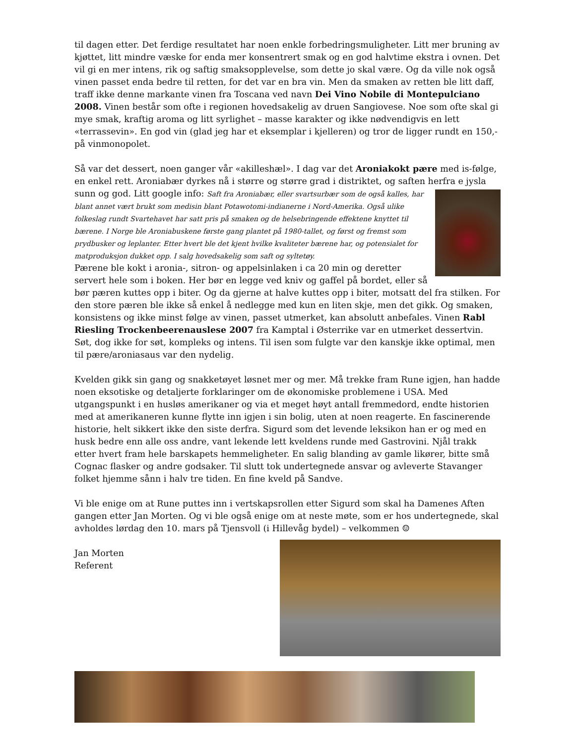til dagen etter. Det ferdige resultatet har noen enkle forbedringsmuligheter. Litt mer bruning av kjøttet, litt mindre væske for enda mer konsentrert smak og en god halvtime ekstra i ovnen. Det vil gi en mer intens, rik og saftig smaksopplevelse, som dette jo skal være. Og da ville nok også vinen passet enda bedre til retten, for det var en bra vin. Men da smaken av retten ble litt daff, traff ikke denne markante vinen fra Toscana ved navn Dei Vino Nobile di Montepulciano 2008. Vinen består som ofte i regionen hovedsakelig av druen Sangiovese. Noe som ofte skal gi mye smak, kraftig aroma og litt syrlighet – masse karakter og ikke nødvendigvis en lett «terrassevin». En god vin (glad jeg har et eksemplar i kjelleren) og tror de ligger rundt en 150,- på vinmonopolet.
Så var det dessert, noen ganger vår «akilleshæl». I dag var det Aroniakokt pære med is-følge, en enkel rett. Aroniabær dyrkes nå i større og større grad i distriktet, og saften herfra e jysla sunn og god. Litt google info: Saft fra Aroniabær, eller svartsurbær som de også kalles, har blant annet vært brukt som medisin blant Potawotomi-indianerne i Nord-Amerika. Også ulike folkeslag rundt Svartehavet har satt pris på smaken og de helsebringende effektene knyttet til bærene. I Norge ble Aroniabuskene første gang plantet på 1980-tallet, og først og fremst som prydbusker og leplanter. Etter hvert ble det kjent hvilke kvaliteter bærene har, og potensialet for matproduksjon dukket opp. I salg hovedsakelig som saft og syltetøy.
Pærene ble kokt i aronia-, sitron- og appelsinlaken i ca 20 min og deretter servert hele som i boken. Her bør en legge ved kniv og gaffel på bordet, eller så bør pæren kuttes opp i biter. Og da gjerne at halve kuttes opp i biter, motsatt del fra stilken. For den store pæren ble ikke så enkel å nedlegge med kun en liten skje, men det gikk. Og smaken, konsistens og ikke minst følge av vinen, passet utmerket, kan absolutt anbefales. Vinen Rabl Riesling Trockenbeerenauslese 2007 fra Kamptal i Østerrike var en utmerket dessertvin. Søt, dog ikke for søt, kompleks og intens. Til isen som fulgte var den kanskje ikke optimal, men til pære/aroniasaus var den nydelig.
Kvelden gikk sin gang og snakketøyet løsnet mer og mer. Må trekke fram Rune igjen, han hadde noen eksotiske og detaljerte forklaringer om de økonomiske problemene i USA. Med utgangspunkt i en husløs amerikaner og via et meget høyt antall fremmedord, endte historien med at amerikaneren kunne flytte inn igjen i sin bolig, uten at noen reagerte. En fascinerende historie, helt sikkert ikke den siste derfra. Sigurd som det levende leksikon han er og med en husk bedre enn alle oss andre, vant lekende lett kveldens runde med Gastrovini. Njål trakk etter hvert fram hele barskapets hemmeligheter. En salig blanding av gamle likører, bitte små Cognac flasker og andre godsaker. Til slutt tok undertegnede ansvar og avleverte Stavanger folket hjemme sånn i halv tre tiden. En fine kveld på Sandve.
Vi ble enige om at Rune puttes inn i vertskapsrollen etter Sigurd som skal ha Damenes Aften gangen etter Jan Morten. Og vi ble også enige om at neste møte, som er hos undertegnede, skal avholdes lørdag den 10. mars på Tjensvoll (i Hillevåg bydel) – velkommen ☺
Jan Morten
Referent